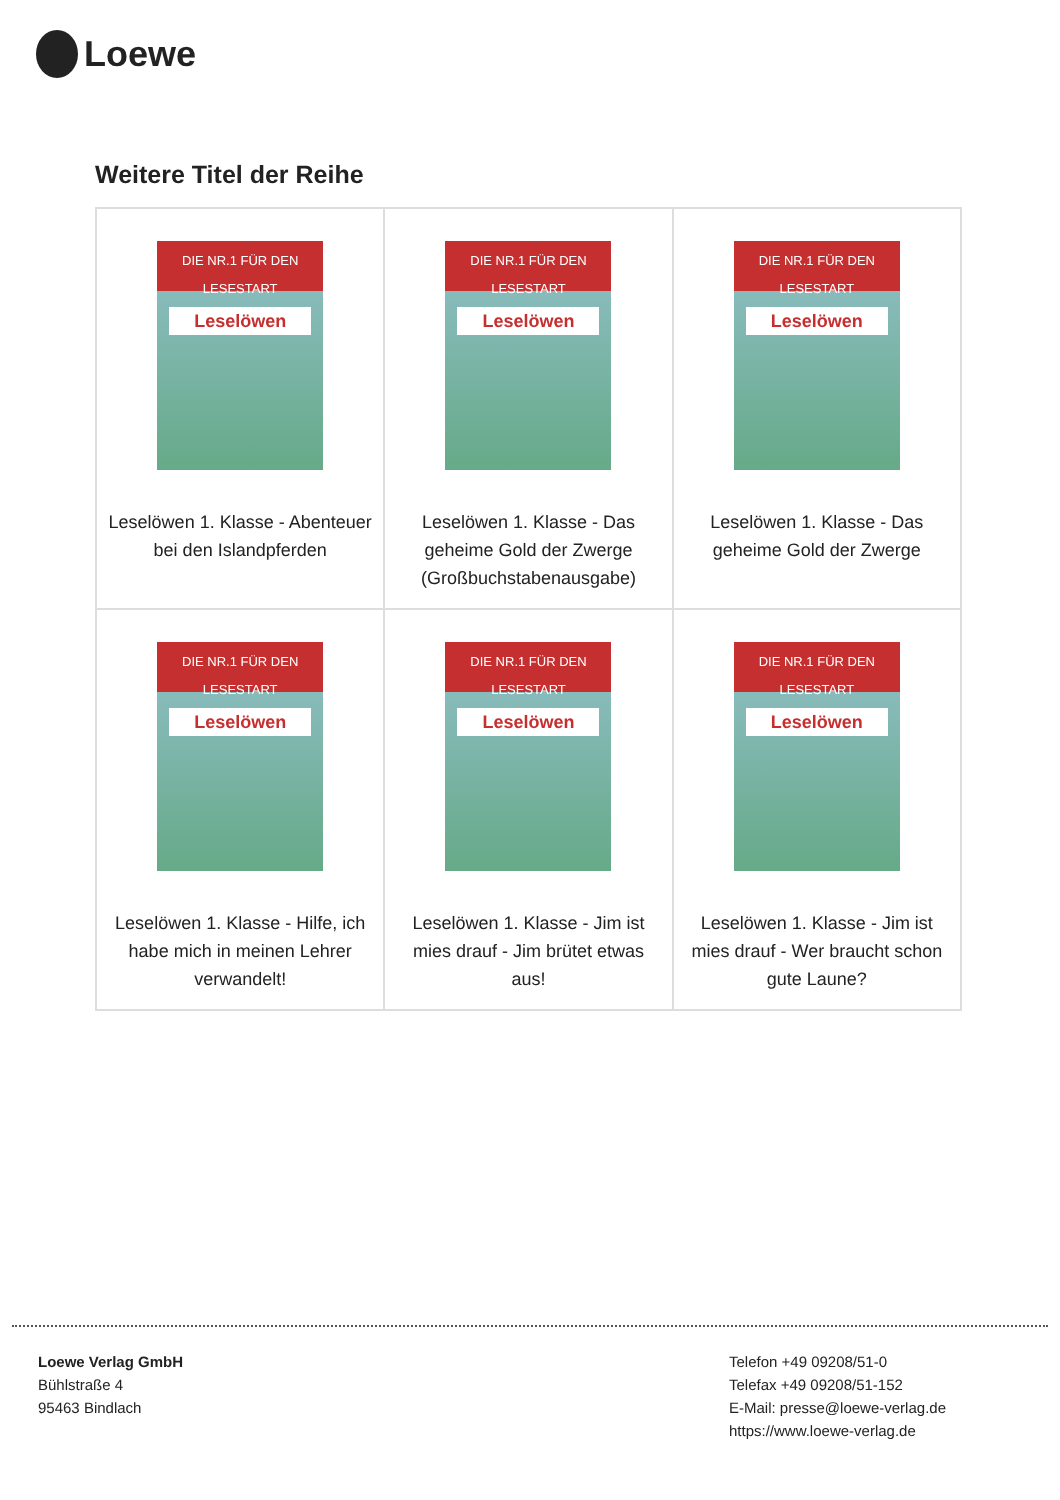Loewe
Weitere Titel der Reihe
| DIE NR.1 FÜR DEN LESESTART Leselöwen Leselöwen 1. Klasse - Abenteuer bei den Islandpferden | DIE NR.1 FÜR DEN LESESTART Leselöwen Leselöwen 1. Klasse - Das geheime Gold der Zwerge (Großbuchstabenausgabe) | DIE NR.1 FÜR DEN LESESTART Leselöwen Leselöwen 1. Klasse - Das geheime Gold der Zwerge |
| DIE NR.1 FÜR DEN LESESTART Leselöwen Leselöwen 1. Klasse - Hilfe, ich habe mich in meinen Lehrer verwandelt! | DIE NR.1 FÜR DEN LESESTART Leselöwen Leselöwen 1. Klasse - Jim ist mies drauf - Jim brütet etwas aus! | DIE NR.1 FÜR DEN LESESTART Leselöwen Leselöwen 1. Klasse - Jim ist mies drauf - Wer braucht schon gute Laune? |
Loewe Verlag GmbH
Bühlstraße 4
95463 Bindlach
Telefon +49 09208/51-0
Telefax +49 09208/51-152
E-Mail: presse@loewe-verlag.de
https://www.loewe-verlag.de